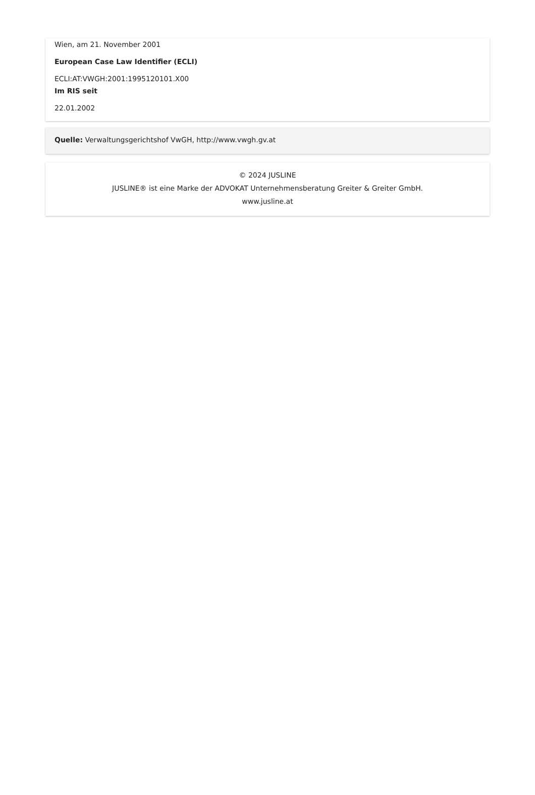Wien, am 21. November 2001
European Case Law Identifier (ECLI)
ECLI:AT:VWGH:2001:1995120101.X00
Im RIS seit
22.01.2002
Quelle: Verwaltungsgerichtshof VwGH, http://www.vwgh.gv.at
© 2024 JUSLINE
JUSLINE® ist eine Marke der ADVOKAT Unternehmensberatung Greiter & Greiter GmbH.
www.jusline.at